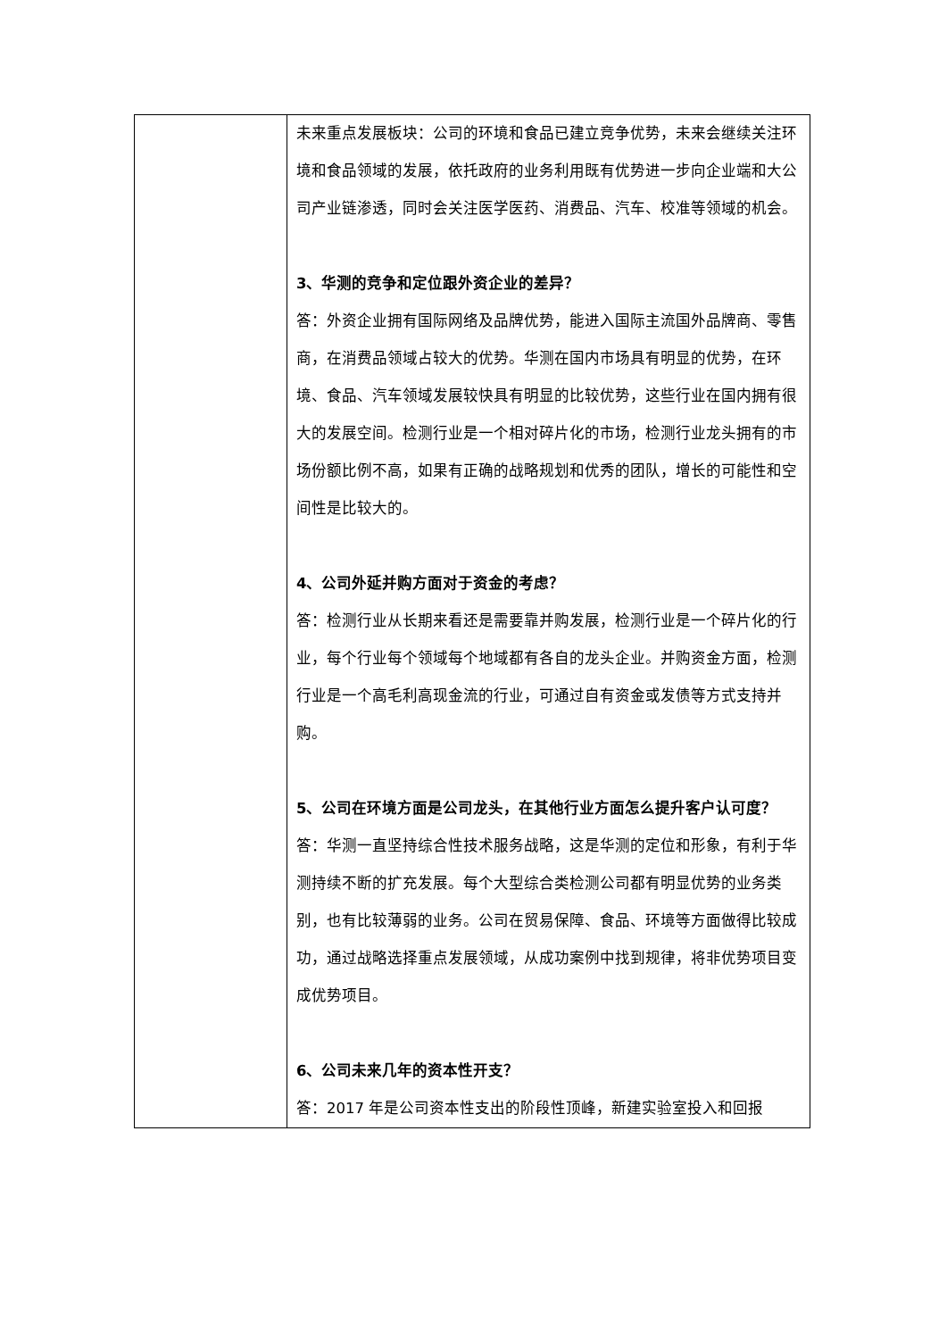| | 未来重点发展板块：公司的环境和食品已建立竞争优势，未来会继续关注环境和食品领域的发展，依托政府的业务利用既有优势进一步向企业端和大公司产业链渗透，同时会关注医学医药、消费品、汽车、校准等领域的机会。 3、华测的竞争和定位跟外资企业的差异？ 答：外资企业拥有国际网络及品牌优势，能进入国际主流国外品牌商、零售商，在消费品领域占较大的优势。华测在国内市场具有明显的优势，在环境、食品、汽车领域发展较快具有明显的比较优势，这些行业在国内拥有很大的发展空间。检测行业是一个相对碎片化的市场，检测行业龙头拥有的市场份额比例不高，如果有正确的战略规划和优秀的团队，增长的可能性和空间性是比较大的。 4、公司外延并购方面对于资金的考虑？ 答：检测行业从长期来看还是需要靠并购发展，检测行业是一个碎片化的行业，每个行业每个领域每个地域都有各自的龙头企业。并购资金方面，检测行业是一个高毛利高现金流的行业，可通过自有资金或发债等方式支持并购。 5、公司在环境方面是公司龙头，在其他行业方面怎么提升客户认可度？ 答：华测一直坚持综合性技术服务战略，这是华测的定位和形象，有利于华测持续不断的扩充发展。每个大型综合类检测公司都有明显优势的业务类别，也有比较薄弱的业务。公司在贸易保障、食品、环境等方面做得比较成功，通过战略选择重点发展领域，从成功案例中找到规律，将非优势项目变成优势项目。 6、公司未来几年的资本性开支？ 答：2017 年是公司资本性支出的阶段性顶峰，新建实验室投入和回报 |